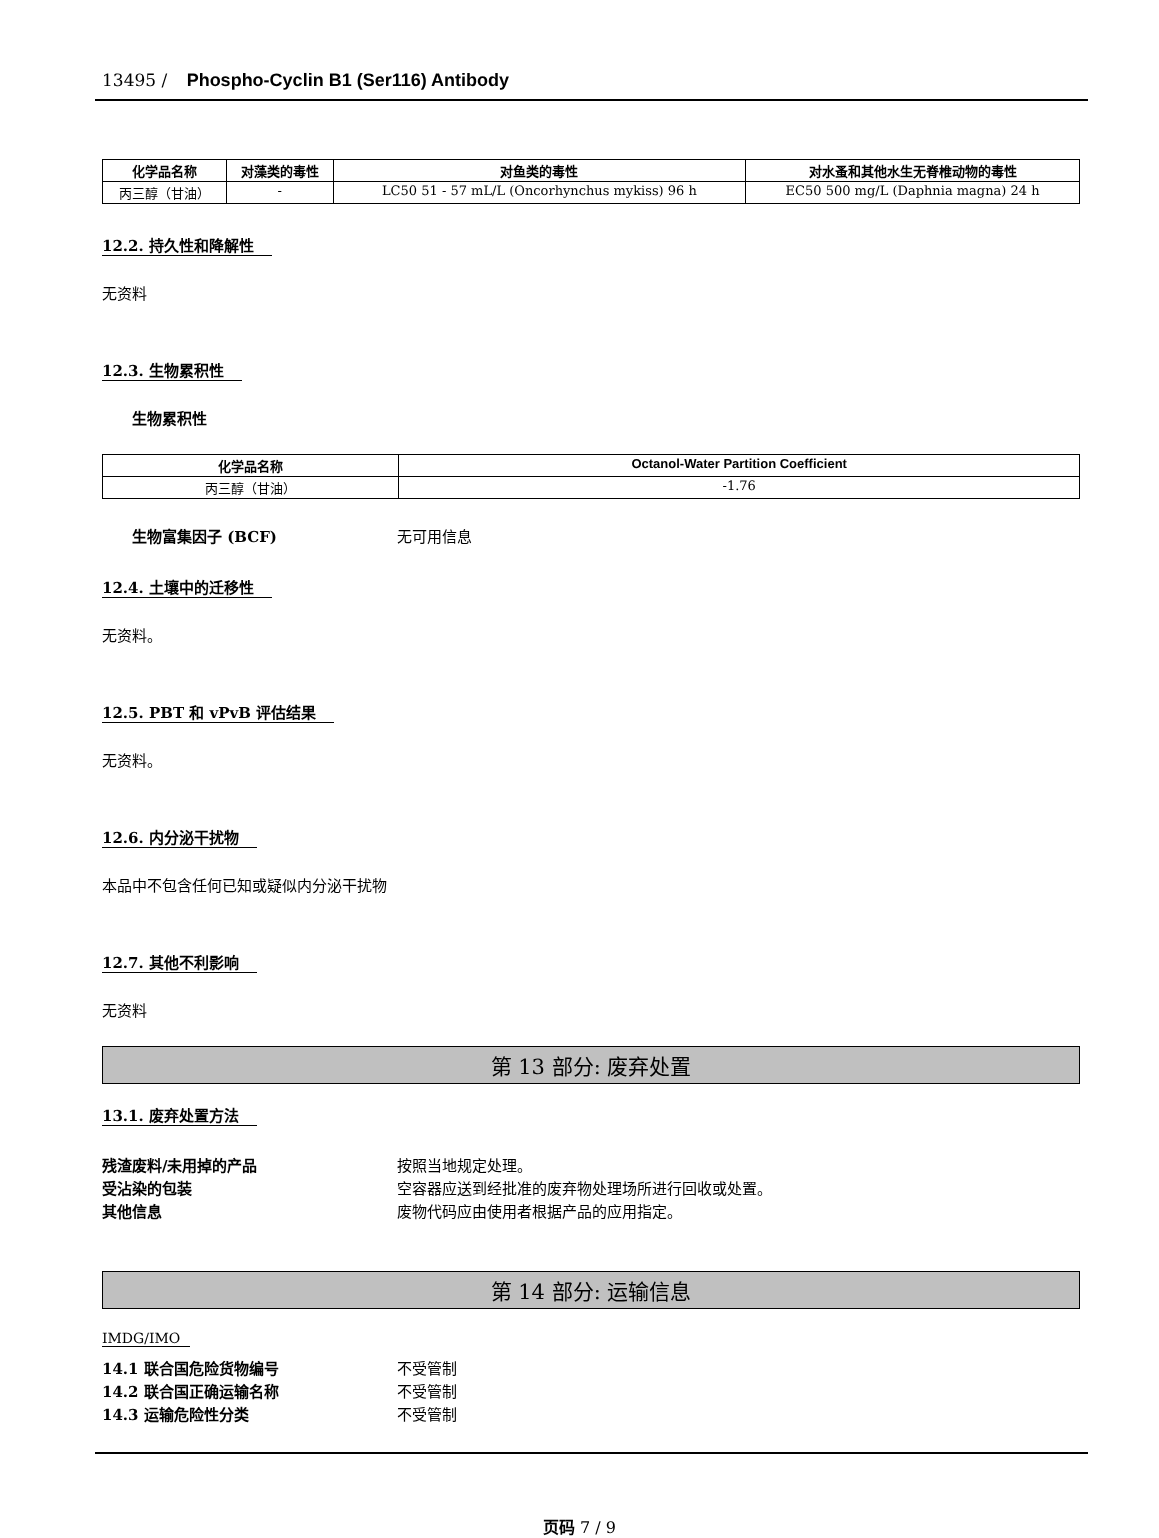13495 / Phospho-Cyclin B1 (Ser116) Antibody
| 化学品名称 | 对藻类的毒性 | 对鱼类的毒性 | 对水蚤和其他水生无脊椎动物的毒性 |
| --- | --- | --- | --- |
| 丙三醇（甘油） | - | LC50 51 - 57 mL/L (Oncorhynchus mykiss) 96 h | EC50 500 mg/L (Daphnia magna) 24 h |
12.2. 持久性和降解性
无资料
12.3. 生物累积性
生物累积性
| 化学品名称 | Octanol-Water Partition Coefficient |
| --- | --- |
| 丙三醇（甘油） | -1.76 |
生物富集因子 (BCF) 无可用信息
12.4. 土壤中的迁移性
无资料。
12.5. PBT 和 vPvB 评估结果
无资料。
12.6. 内分泌干扰物
本品中不包含任何已知或疑似内分泌干扰物
12.7. 其他不利影响
无资料
第 13 部分: 废弃处置
13.1. 废弃处置方法
残渣废料/未用掉的产品 按照当地规定处理。
受沾染的包装 空容器应送到经批准的废弃物处理场所进行回收或处置。
其他信息 废物代码应由使用者根据产品的应用指定。
第 14 部分: 运输信息
IMDG/IMO
14.1 联合国危险货物编号 不受管制
14.2 联合国正确运输名称 不受管制
14.3 运输危险性分类 不受管制
页码 7 / 9